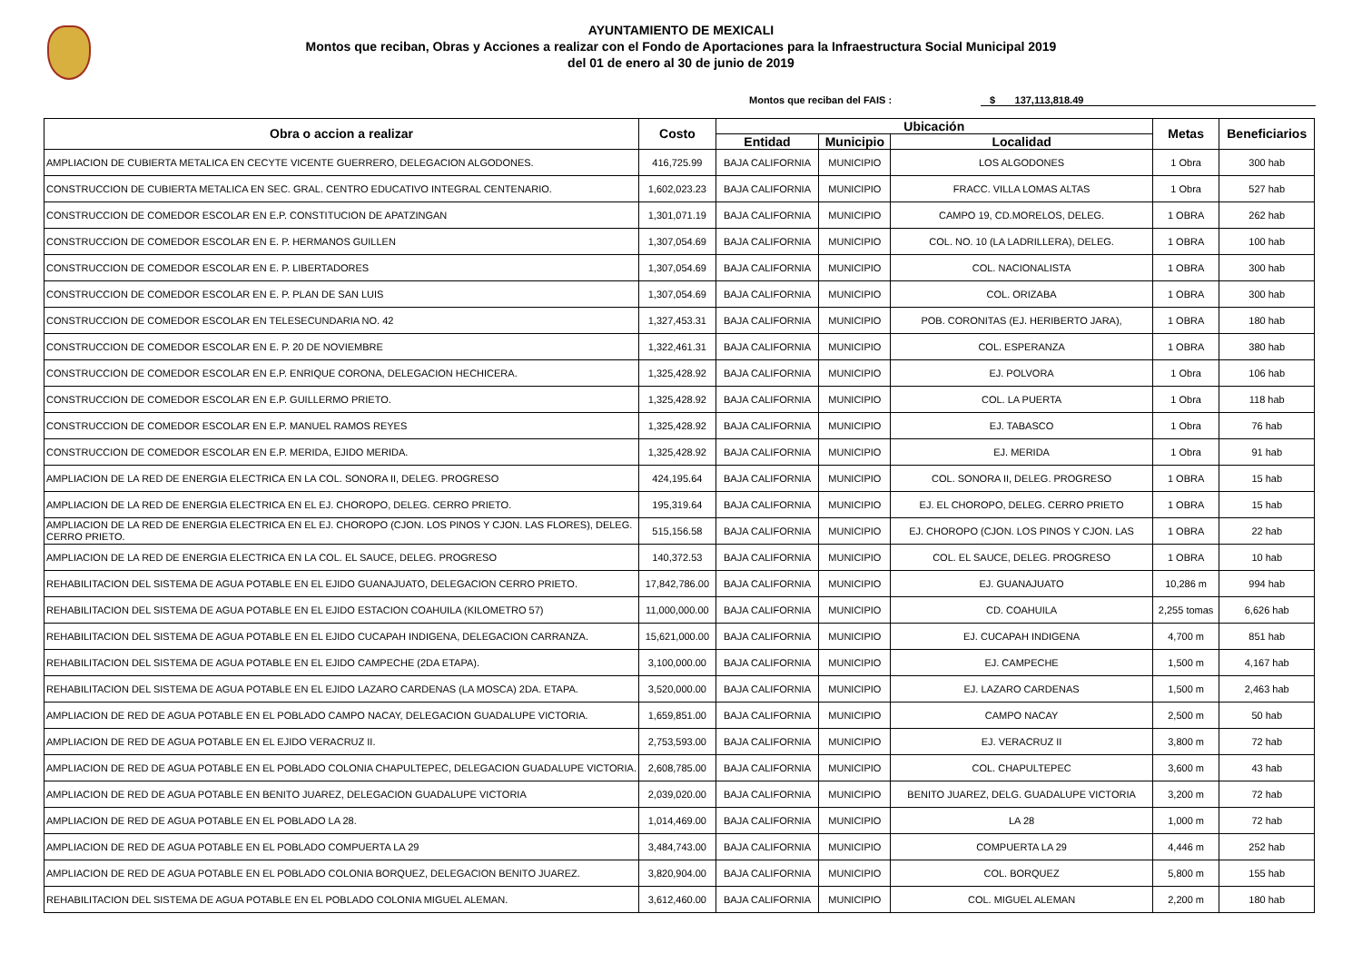AYUNTAMIENTO DE MEXICALI
Montos que reciban, Obras y Acciones a realizar con el Fondo de Aportaciones para la Infraestructura Social Municipal 2019
del 01 de enero al 30 de junio de 2019
Montos que reciban del FAIS : $ 137,113,818.49
| Obra o accion a realizar | Costo | Ubicación | | | Metas | Beneficiarios |
| --- | --- | --- | --- | --- | --- | --- |
| | | Entidad | Municipio | Localidad | | |
| AMPLIACION DE CUBIERTA METALICA EN CECYTE VICENTE GUERRERO, DELEGACION ALGODONES. | 416,725.99 | BAJA CALIFORNIA | MUNICIPIO | LOS ALGODONES | 1 Obra | 300 hab |
| CONSTRUCCION DE CUBIERTA METALICA EN SEC. GRAL. CENTRO EDUCATIVO INTEGRAL CENTENARIO. | 1,602,023.23 | BAJA CALIFORNIA | MUNICIPIO | FRACC. VILLA LOMAS ALTAS | 1 Obra | 527 hab |
| CONSTRUCCION DE COMEDOR ESCOLAR EN E.P. CONSTITUCION DE APATZINGAN | 1,301,071.19 | BAJA CALIFORNIA | MUNICIPIO | CAMPO 19, CD.MORELOS, DELEG. | 1 OBRA | 262 hab |
| CONSTRUCCION DE COMEDOR ESCOLAR EN E. P. HERMANOS GUILLEN | 1,307,054.69 | BAJA CALIFORNIA | MUNICIPIO | COL. NO. 10 (LA LADRILLERA), DELEG. | 1 OBRA | 100 hab |
| CONSTRUCCION DE COMEDOR ESCOLAR EN E. P. LIBERTADORES | 1,307,054.69 | BAJA CALIFORNIA | MUNICIPIO | COL. NACIONALISTA | 1 OBRA | 300 hab |
| CONSTRUCCION DE COMEDOR ESCOLAR EN E. P. PLAN DE SAN LUIS | 1,307,054.69 | BAJA CALIFORNIA | MUNICIPIO | COL. ORIZABA | 1 OBRA | 300 hab |
| CONSTRUCCION DE COMEDOR ESCOLAR EN TELESECUNDARIA NO. 42 | 1,327,453.31 | BAJA CALIFORNIA | MUNICIPIO | POB. CORONITAS (EJ. HERIBERTO JARA), | 1 OBRA | 180 hab |
| CONSTRUCCION DE COMEDOR ESCOLAR EN E. P. 20 DE NOVIEMBRE | 1,322,461.31 | BAJA CALIFORNIA | MUNICIPIO | COL. ESPERANZA | 1 OBRA | 380 hab |
| CONSTRUCCION DE COMEDOR ESCOLAR EN E.P. ENRIQUE CORONA, DELEGACION HECHICERA. | 1,325,428.92 | BAJA CALIFORNIA | MUNICIPIO | EJ. POLVORA | 1 Obra | 106 hab |
| CONSTRUCCION DE COMEDOR ESCOLAR EN E.P. GUILLERMO PRIETO. | 1,325,428.92 | BAJA CALIFORNIA | MUNICIPIO | COL. LA PUERTA | 1 Obra | 118 hab |
| CONSTRUCCION DE COMEDOR ESCOLAR EN E.P. MANUEL RAMOS REYES | 1,325,428.92 | BAJA CALIFORNIA | MUNICIPIO | EJ. TABASCO | 1 Obra | 76 hab |
| CONSTRUCCION DE COMEDOR ESCOLAR EN E.P. MERIDA, EJIDO MERIDA. | 1,325,428.92 | BAJA CALIFORNIA | MUNICIPIO | EJ. MERIDA | 1 Obra | 91 hab |
| AMPLIACION DE LA RED DE ENERGIA ELECTRICA EN LA COL. SONORA II, DELEG. PROGRESO | 424,195.64 | BAJA CALIFORNIA | MUNICIPIO | COL. SONORA II, DELEG. PROGRESO | 1 OBRA | 15 hab |
| AMPLIACION DE LA RED DE ENERGIA ELECTRICA EN EL EJ. CHOROPO, DELEG. CERRO PRIETO. | 195,319.64 | BAJA CALIFORNIA | MUNICIPIO | EJ. EL CHOROPO, DELEG. CERRO PRIETO | 1 OBRA | 15 hab |
| AMPLIACION DE LA RED DE ENERGIA ELECTRICA EN EL EJ. CHOROPO (CJON. LOS PINOS Y CJON. LAS FLORES), DELEG. CERRO PRIETO. | 515,156.58 | BAJA CALIFORNIA | MUNICIPIO | EJ. CHOROPO (CJON. LOS PINOS Y CJON. LAS | 1 OBRA | 22 hab |
| AMPLIACION DE LA RED DE ENERGIA ELECTRICA EN LA COL. EL SAUCE, DELEG. PROGRESO | 140,372.53 | BAJA CALIFORNIA | MUNICIPIO | COL. EL SAUCE, DELEG. PROGRESO | 1 OBRA | 10 hab |
| REHABILITACION DEL SISTEMA DE AGUA POTABLE EN EL EJIDO GUANAJUATO, DELEGACION CERRO PRIETO. | 17,842,786.00 | BAJA CALIFORNIA | MUNICIPIO | EJ. GUANAJUATO | 10,286 m | 994 hab |
| REHABILITACION DEL SISTEMA DE AGUA POTABLE EN EL EJIDO ESTACION COAHUILA (KILOMETRO 57) | 11,000,000.00 | BAJA CALIFORNIA | MUNICIPIO | CD. COAHUILA | 2,255 tomas | 6,626 hab |
| REHABILITACION DEL SISTEMA DE AGUA POTABLE EN EL EJIDO CUCAPAH INDIGENA, DELEGACION CARRANZA. | 15,621,000.00 | BAJA CALIFORNIA | MUNICIPIO | EJ. CUCAPAH INDIGENA | 4,700 m | 851 hab |
| REHABILITACION DEL SISTEMA DE AGUA POTABLE EN EL EJIDO CAMPECHE (2DA ETAPA). | 3,100,000.00 | BAJA CALIFORNIA | MUNICIPIO | EJ. CAMPECHE | 1,500 m | 4,167 hab |
| REHABILITACION DEL SISTEMA DE AGUA POTABLE EN EL EJIDO LAZARO CARDENAS (LA MOSCA) 2DA. ETAPA. | 3,520,000.00 | BAJA CALIFORNIA | MUNICIPIO | EJ. LAZARO CARDENAS | 1,500 m | 2,463 hab |
| AMPLIACION DE RED DE AGUA POTABLE EN EL POBLADO CAMPO NACAY, DELEGACION GUADALUPE VICTORIA. | 1,659,851.00 | BAJA CALIFORNIA | MUNICIPIO | CAMPO NACAY | 2,500 m | 50 hab |
| AMPLIACION DE RED DE AGUA POTABLE EN EL EJIDO VERACRUZ II. | 2,753,593.00 | BAJA CALIFORNIA | MUNICIPIO | EJ. VERACRUZ II | 3,800 m | 72 hab |
| AMPLIACION DE RED DE AGUA POTABLE EN EL POBLADO COLONIA CHAPULTEPEC, DELEGACION GUADALUPE VICTORIA. | 2,608,785.00 | BAJA CALIFORNIA | MUNICIPIO | COL. CHAPULTEPEC | 3,600 m | 43 hab |
| AMPLIACION DE RED DE AGUA POTABLE EN BENITO JUAREZ, DELEGACION GUADALUPE VICTORIA | 2,039,020.00 | BAJA CALIFORNIA | MUNICIPIO | BENITO JUAREZ, DELG. GUADALUPE VICTORIA | 3,200 m | 72 hab |
| AMPLIACION DE RED DE AGUA POTABLE EN EL POBLADO LA 28. | 1,014,469.00 | BAJA CALIFORNIA | MUNICIPIO | LA 28 | 1,000 m | 72 hab |
| AMPLIACION DE RED DE AGUA POTABLE EN EL POBLADO COMPUERTA LA 29 | 3,484,743.00 | BAJA CALIFORNIA | MUNICIPIO | COMPUERTA LA 29 | 4,446 m | 252 hab |
| AMPLIACION DE RED DE AGUA POTABLE EN EL POBLADO COLONIA BORQUEZ, DELEGACION BENITO JUAREZ. | 3,820,904.00 | BAJA CALIFORNIA | MUNICIPIO | COL. BORQUEZ | 5,800 m | 155 hab |
| REHABILITACION DEL SISTEMA DE AGUA POTABLE EN EL POBLADO COLONIA MIGUEL ALEMAN. | 3,612,460.00 | BAJA CALIFORNIA | MUNICIPIO | COL. MIGUEL ALEMAN | 2,200 m | 180 hab |